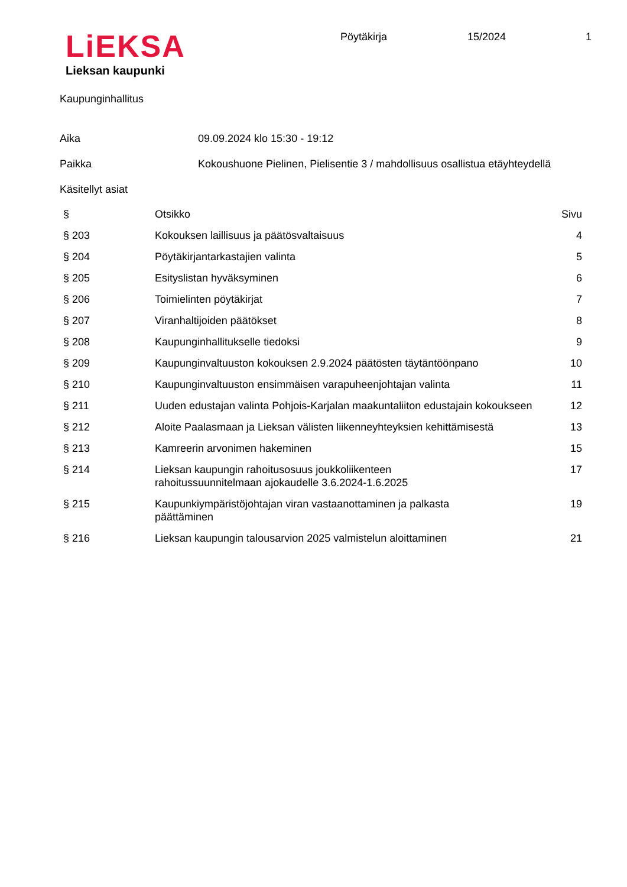LiEKSA
Lieksan kaupunki
Pöytäkirja 15/2024 1
Kaupunginhallitus
Aika 09.09.2024 klo 15:30 - 19:12
Paikka Kokoushuone Pielinen, Pielisentie 3 / mahdollisuus osallistua etäyhteydellä
Käsitellyt asiat
| § | Otsikko | Sivu |
| --- | --- | --- |
| § 203 | Kokouksen laillisuus ja päätösvaltaisuus | 4 |
| § 204 | Pöytäkirjantarkastajien valinta | 5 |
| § 205 | Esityslistan hyväksyminen | 6 |
| § 206 | Toimielinten pöytäkirjat | 7 |
| § 207 | Viranhaltijoiden päätökset | 8 |
| § 208 | Kaupunginhallitukselle tiedoksi | 9 |
| § 209 | Kaupunginvaltuuston kokouksen 2.9.2024 päätösten täytäntöönpano | 10 |
| § 210 | Kaupunginvaltuuston ensimmäisen varapuheenjohtajan valinta | 11 |
| § 211 | Uuden edustajan valinta Pohjois-Karjalan maakuntaliiton edustajain kokoukseen | 12 |
| § 212 | Aloite Paalasmaan ja Lieksan välisten liikenneyhteyksien kehittämisestä | 13 |
| § 213 | Kamreerin arvonimen hakeminen | 15 |
| § 214 | Lieksan kaupungin rahoitusosuus joukkoliikenteen rahoitussuunnitelmaan ajokaudelle 3.6.2024-1.6.2025 | 17 |
| § 215 | Kaupunkiympäristöjohtajan viran vastaanottaminen ja palkasta päättäminen | 19 |
| § 216 | Lieksan kaupungin talousarvion 2025 valmistelun aloittaminen | 21 |